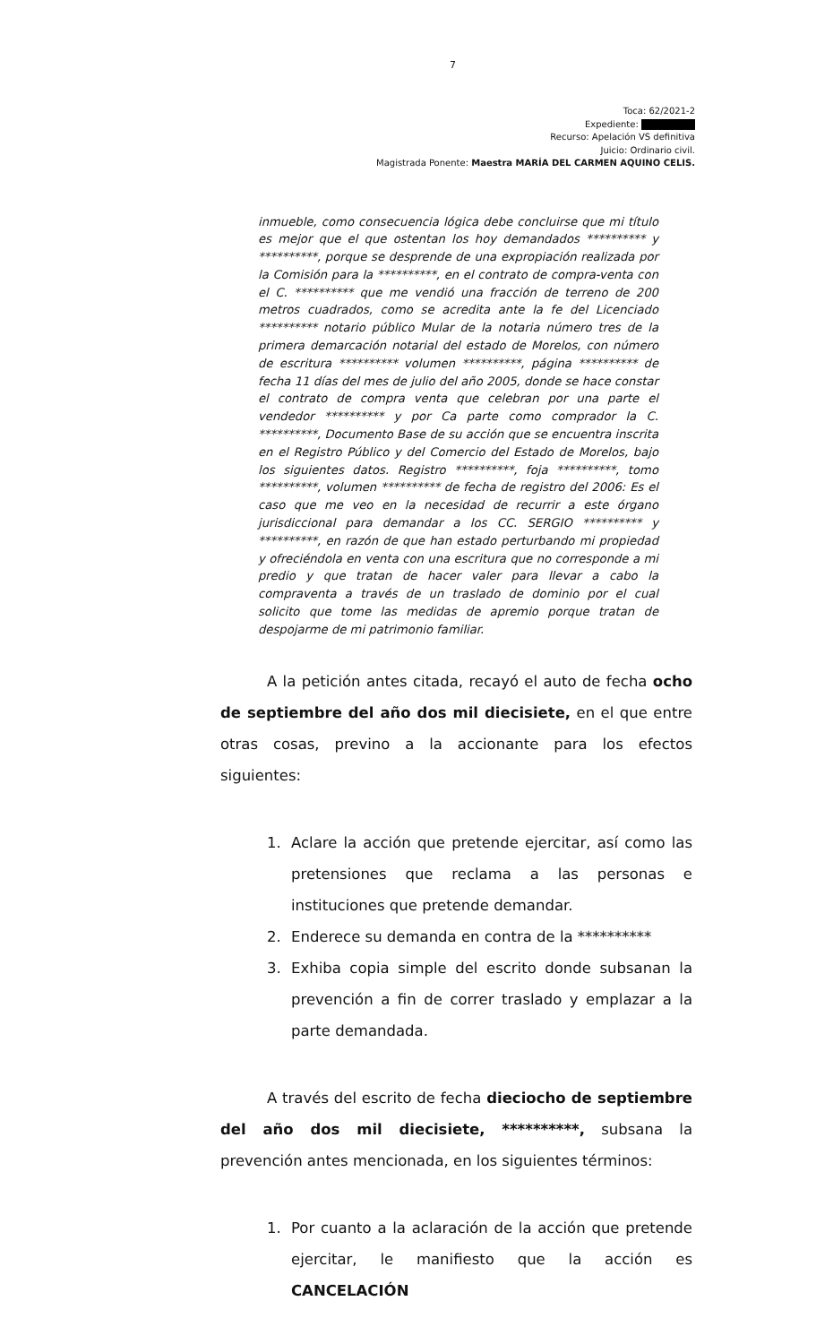7
Toca: 62/2021-2
Expediente:
Recurso: Apelación VS definitiva
Juicio: Ordinario civil.
Magistrada Ponente: Maestra MARÍA DEL CARMEN AQUINO CELIS.
inmueble, como consecuencia lógica debe concluirse que mi título es mejor que el que ostentan los hoy demandados ********** y **********, porque se desprende de una expropiación realizada por la Comisión para la **********, en el contrato de compra-venta con el C. ********** que me vendió una fracción de terreno de 200 metros cuadrados, como se acredita ante la fe del Licenciado ********** notario público Mular de la notaria número tres de la primera demarcación notarial del estado de Morelos, con número de escritura ********** volumen **********, página ********** de fecha 11 días del mes de julio del año 2005, donde se hace constar el contrato de compra venta que celebran por una parte el vendedor ********** y por Ca parte como comprador la C. **********, Documento Base de su acción que se encuentra inscrita en el Registro Público y del Comercio del Estado de Morelos, bajo los siguientes datos. Registro **********, foja **********, tomo **********, volumen ********** de fecha de registro del 2006: Es el caso que me veo en la necesidad de recurrir a este órgano jurisdiccional para demandar a los CC. SERGIO ********** y **********, en razón de que han estado perturbando mi propiedad y ofreciéndola en venta con una escritura que no corresponde a mi predio y que tratan de hacer valer para llevar a cabo la compraventa a través de un traslado de dominio por el cual solicito que tome las medidas de apremio porque tratan de despojarme de mi patrimonio familiar.
A la petición antes citada, recayó el auto de fecha ocho de septiembre del año dos mil diecisiete, en el que entre otras cosas, previno a la accionante para los efectos siguientes:
1. Aclare la acción que pretende ejercitar, así como las pretensiones que reclama a las personas e instituciones que pretende demandar.
2. Enderece su demanda en contra de la **********
3. Exhiba copia simple del escrito donde subsanan la prevención a fin de correr traslado y emplazar a la parte demandada.
A través del escrito de fecha dieciocho de septiembre del año dos mil diecisiete, **********, subsana la prevención antes mencionada, en los siguientes términos:
1. Por cuanto a la aclaración de la acción que pretende ejercitar, le manifiesto que la acción es CANCELACIÓN